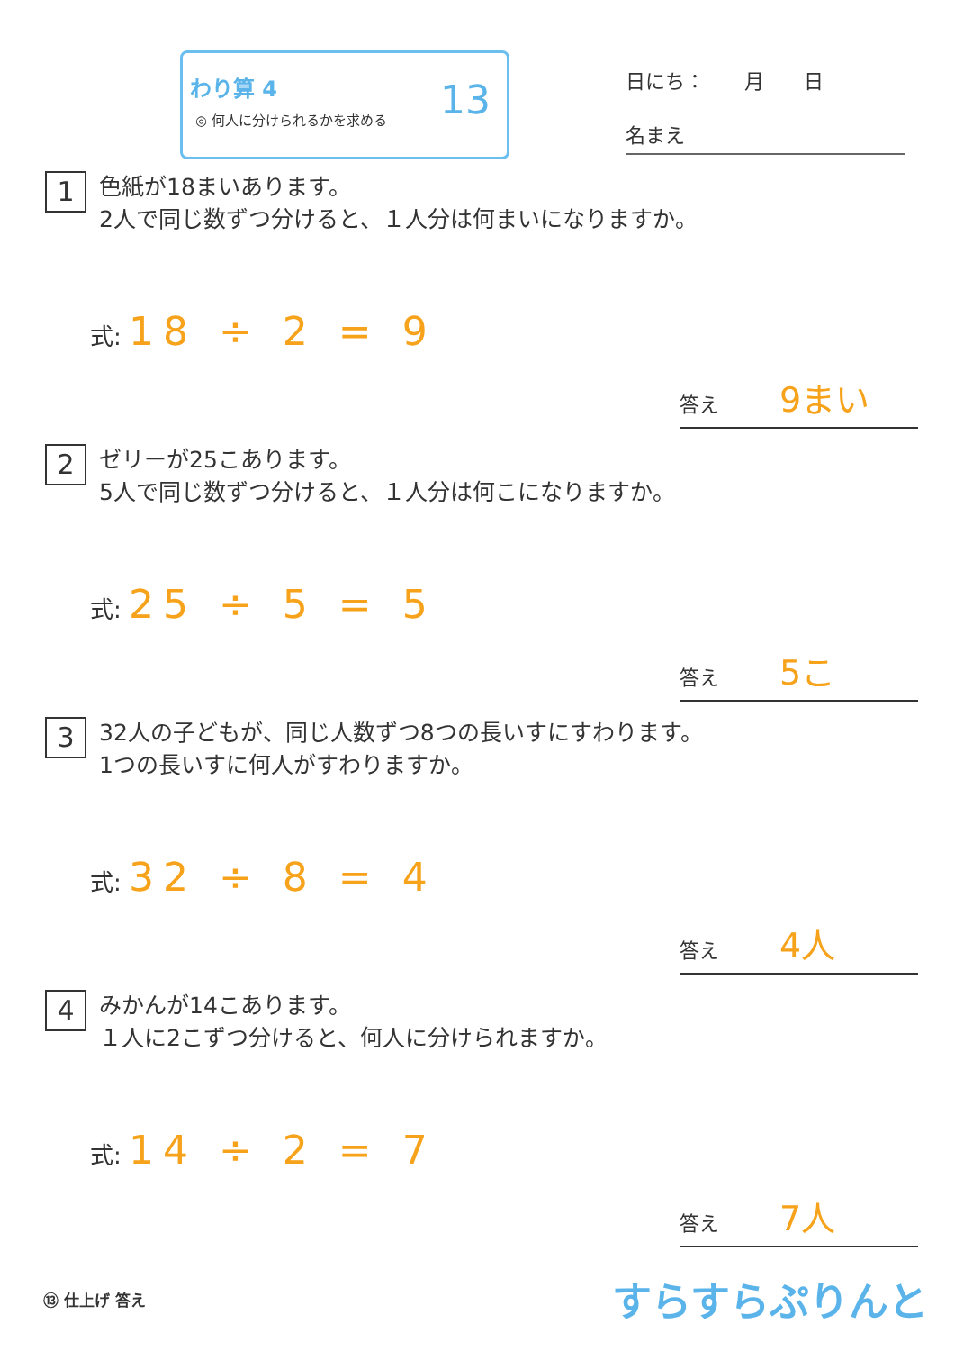わり算 4
◎ 何人に分けられるかを求める
13
日にち：　　月　　日
名まえ
1 色紙が18まいあります。
2人で同じ数ずつ分けると、１人分は何まいになりますか。
式: 18 ÷ 2 = 9
答え 9まい
2 ゼリーが25こあります。
5人で同じ数ずつ分けると、１人分は何こになりますか。
式: 25 ÷ 5 = 5
答え 5こ
3 32人の子どもが、同じ人数ずつ8つの長いすにすわります。
1つの長いすに何人がすわりますか。
式: 32 ÷ 8 = 4
答え 4人
4 みかんが14こあります。
１人に2こずつ分けると、何人に分けられますか。
式: 14 ÷ 2 = 7
答え 7人
⑬ 仕上げ 答え すらすらぷりんと